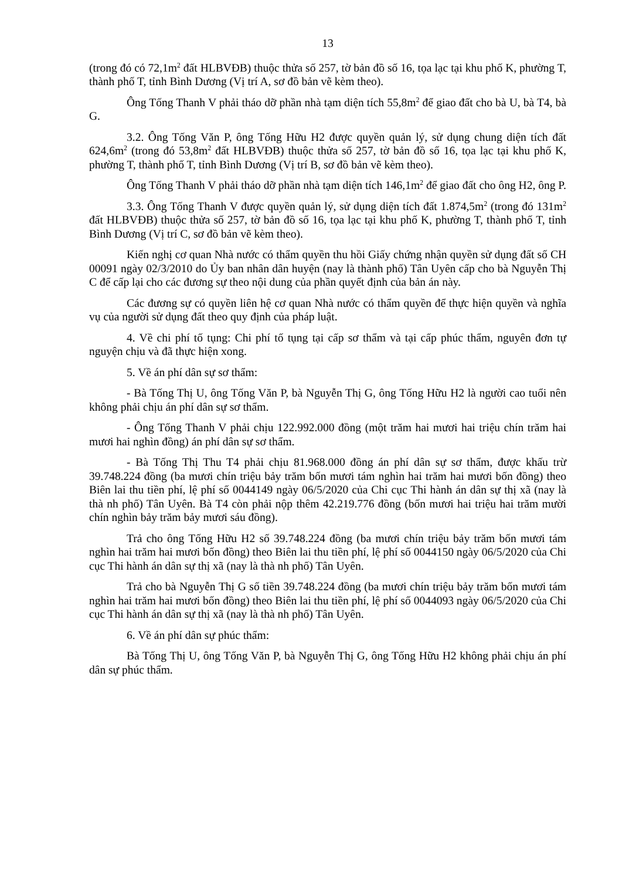13
(trong đó có 72,1m<sup>2</sup> đất HLBVĐB) thuộc thửa số 257, tờ bản đồ số 16, tọa lạc tại khu phố K, phường T, thành phố T, tỉnh Bình Dương (Vị trí A, sơ đồ bản vẽ kèm theo).
Ông Tống Thanh V phải tháo dỡ phần nhà tạm diện tích 55,8m<sup>2</sup> để giao đất cho bà U, bà T4, bà G.
3.2. Ông Tống Văn P, ông Tống Hữu H2 được quyền quản lý, sử dụng chung diện tích đất 624,6m<sup>2</sup> (trong đó 53,8m<sup>2</sup> đất HLBVĐB) thuộc thửa số 257, tờ bản đồ số 16, tọa lạc tại khu phố K, phường T, thành phố T, tỉnh Bình Dương (Vị trí B, sơ đồ bản vẽ kèm theo).
Ông Tống Thanh V phải tháo dỡ phần nhà tạm diện tích 146,1m<sup>2</sup> để giao đất cho ông H2, ông P.
3.3. Ông Tống Thanh V được quyền quản lý, sử dụng diện tích đất 1.874,5m<sup>2</sup> (trong đó 131m<sup>2</sup> đất HLBVĐB) thuộc thửa số 257, tờ bản đồ số 16, tọa lạc tại khu phố K, phường T, thành phố T, tỉnh Bình Dương (Vị trí C, sơ đồ bản vẽ kèm theo).
Kiến nghị cơ quan Nhà nước có thẩm quyền thu hồi Giấy chứng nhận quyền sử dụng đất số CH 00091 ngày 02/3/2010 do Ủy ban nhân dân huyện (nay là thành phố) Tân Uyên cấp cho bà Nguyễn Thị C để cấp lại cho các đương sự theo nội dung của phần quyết định của bản án này.
Các đương sự có quyền liên hệ cơ quan Nhà nước có thẩm quyền để thực hiện quyền và nghĩa vụ của người sử dụng đất theo quy định của pháp luật.
4. Về chi phí tố tụng: Chi phí tố tụng tại cấp sơ thẩm và tại cấp phúc thẩm, nguyên đơn tự nguyện chịu và đã thực hiện xong.
5. Về án phí dân sự sơ thẩm:
- Bà Tống Thị U, ông Tống Văn P, bà Nguyễn Thị G, ông Tống Hữu H2 là người cao tuổi nên không phải chịu án phí dân sự sơ thẩm.
- Ông Tống Thanh V phải chịu 122.992.000 đồng (một trăm hai mươi hai triệu chín trăm hai mươi hai nghìn đồng) án phí dân sự sơ thẩm.
- Bà Tống Thị Thu T4 phải chịu 81.968.000 đồng án phí dân sự sơ thẩm, được khấu trừ 39.748.224 đồng (ba mươi chín triệu bảy trăm bốn mươi tám nghìn hai trăm hai mươi bốn đồng) theo Biên lai thu tiền phí, lệ phí số 0044149 ngày 06/5/2020 của Chi cục Thi hành án dân sự thị xã (nay là thà nh phố) Tân Uyên. Bà T4 còn phải nộp thêm 42.219.776 đồng (bốn mươi hai triệu hai trăm mười chín nghìn bảy trăm bảy mươi sáu đồng).
Trả cho ông Tống Hữu H2 số 39.748.224 đồng (ba mươi chín triệu bảy trăm bốn mươi tám nghìn hai trăm hai mươi bốn đồng) theo Biên lai thu tiền phí, lệ phí số 0044150 ngày 06/5/2020 của Chi cục Thi hành án dân sự thị xã (nay là thà nh phố) Tân Uyên.
Trả cho bà Nguyễn Thị G số tiền 39.748.224 đồng (ba mươi chín triệu bảy trăm bốn mươi tám nghìn hai trăm hai mươi bốn đồng) theo Biên lai thu tiền phí, lệ phí số 0044093 ngày 06/5/2020 của Chi cục Thi hành án dân sự thị xã (nay là thà nh phố) Tân Uyên.
6. Về án phí dân sự phúc thẩm:
Bà Tống Thị U, ông Tống Văn P, bà Nguyễn Thị G, ông Tống Hữu H2 không phải chịu án phí dân sự phúc thẩm.